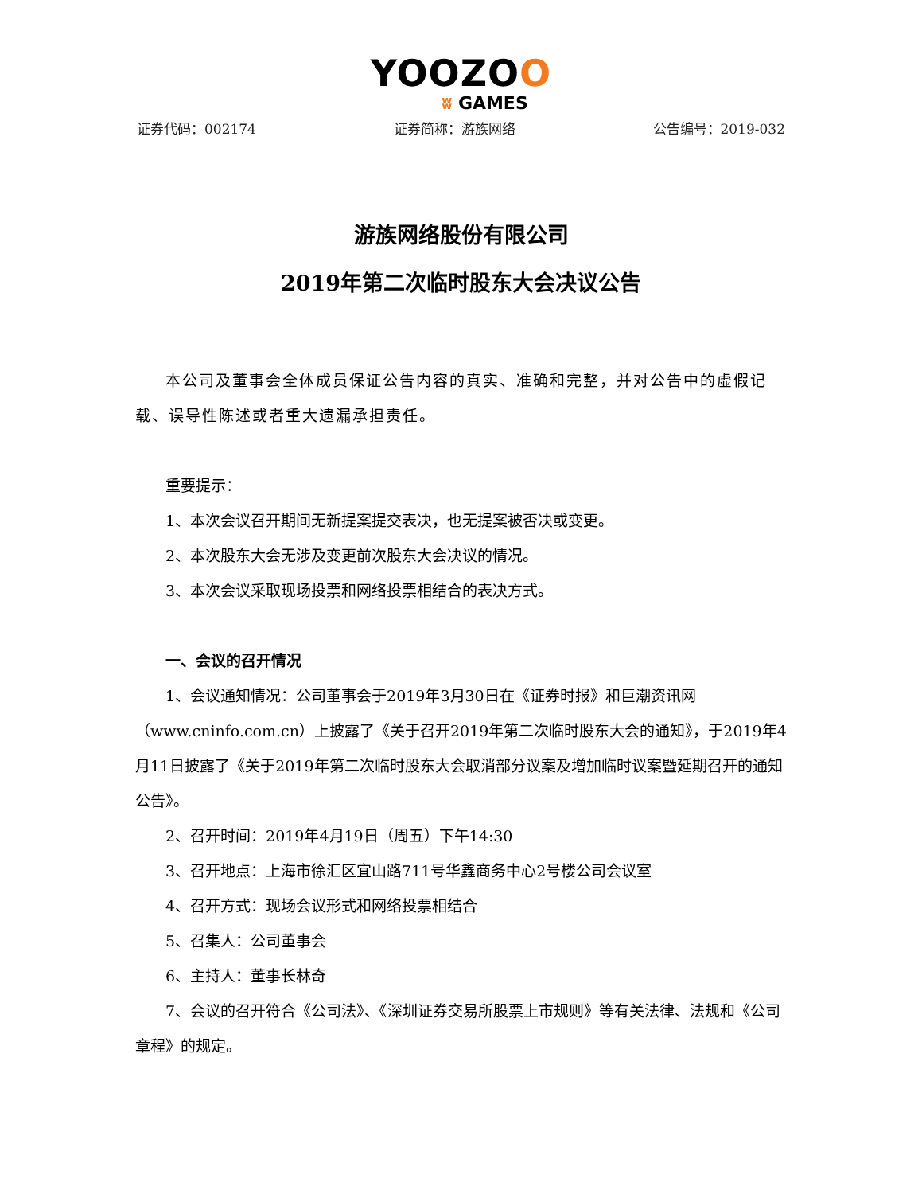YOOZOO
ʬ GAMES
证券代码：002174 证券简称：游族网络 公告编号：2019-032
游族网络股份有限公司
2019年第二次临时股东大会决议公告
本公司及董事会全体成员保证公告内容的真实、准确和完整，并对公告中的虚假记载、误导性陈述或者重大遗漏承担责任。
重要提示：
1、本次会议召开期间无新提案提交表决，也无提案被否决或变更。
2、本次股东大会无涉及变更前次股东大会决议的情况。
3、本次会议采取现场投票和网络投票相结合的表决方式。
一、会议的召开情况
1、会议通知情况：公司董事会于2019年3月30日在《证券时报》和巨潮资讯网（www.cninfo.com.cn）上披露了《关于召开2019年第二次临时股东大会的通知》，于2019年4月11日披露了《关于2019年第二次临时股东大会取消部分议案及增加临时议案暨延期召开的通知公告》。
2、召开时间：2019年4月19日（周五）下午14:30
3、召开地点：上海市徐汇区宜山路711号华鑫商务中心2号楼公司会议室
4、召开方式：现场会议形式和网络投票相结合
5、召集人：公司董事会
6、主持人：董事长林奇
7、会议的召开符合《公司法》、《深圳证券交易所股票上市规则》等有关法律、法规和《公司章程》的规定。